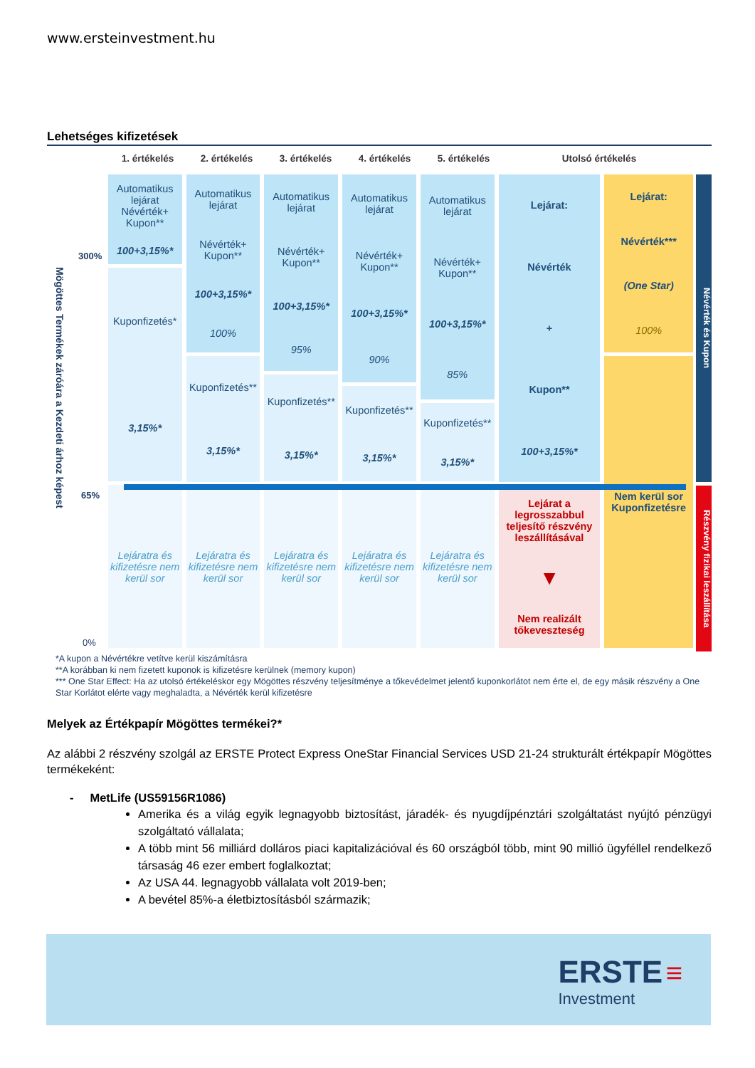www.ersteinvestment.hu
Lehetséges kifizetések
1. értékelés 2. értékelés 3. értékelés 4. értékelés 5. értékelés Utolsó értékelés
300%
Mögöttes Termékek záróára a Kezdeti árhoz képest
65%
0%
Automatikus lejárat Névérték+ Kupon**
100+3,15%*
Kuponfizetés*
3,15%*
Lejáratra és kifizetésre nem kerül sor
Automatikus lejárat
Névérték+ Kupon**
100+3,15%*
100%
Kuponfizetés**
3,15%*
Lejáratra és kifizetésre nem kerül sor
Automatikus lejárat
Névérték+ Kupon**
100+3,15%*
95%
Kuponfizetés**
3,15%*
Lejáratra és kifizetésre nem kerül sor
Automatikus lejárat
Névérték+ Kupon**
100+3,15%*
90%
Kuponfizetés**
3,15%*
Lejáratra és kifizetésre nem kerül sor
Automatikus lejárat
Névérték+ Kupon**
100+3,15%*
85%
Kuponfizetés**
3,15%*
Lejáratra és kifizetésre nem kerül sor
Lejárat:
Névérték
+
Kupon**
100+3,15%*
Lejárat a legrosszabbul teljesítő részvény leszállításával
▼
Nem realizált tőkeveszteség
Lejárat:
Névérték***
(One Star)
100%
Nem kerül sor Kuponfizetésre
Névérték és Kupon
Részvény fizikai leszállítása
*A kupon a Névértékre vetítve kerül kiszámításra
**A korábban ki nem fizetett kuponok is kifizetésre kerülnek (memory kupon)
*** One Star Effect: Ha az utolsó értékeléskor egy Mögöttes részvény teljesítménye a tőkevédelmet jelentő kuponkorlátot nem érte el, de egy másik részvény a One Star Korlátot elérte vagy meghaladta, a Névérték kerül kifizetésre
Melyek az Értékpapír Mögöttes termékei?*
Az alábbi 2 részvény szolgál az ERSTE Protect Express OneStar Financial Services USD 21-24 strukturált értékpapír Mögöttes termékeként:
- MetLife (US59156R1086)
Amerika és a világ egyik legnagyobb biztosítást, járadék- és nyugdíjpénztári szolgáltatást nyújtó pénzügyi szolgáltató vállalata;
A több mint 56 milliárd dolláros piaci kapitalizációval és 60 országból több, mint 90 millió ügyféllel rendelkező társaság 46 ezer embert foglalkoztat;
Az USA 44. legnagyobb vállalata volt 2019-ben;
A bevétel 85%-a életbiztosításból származik;
ERSTE ≡
Investment